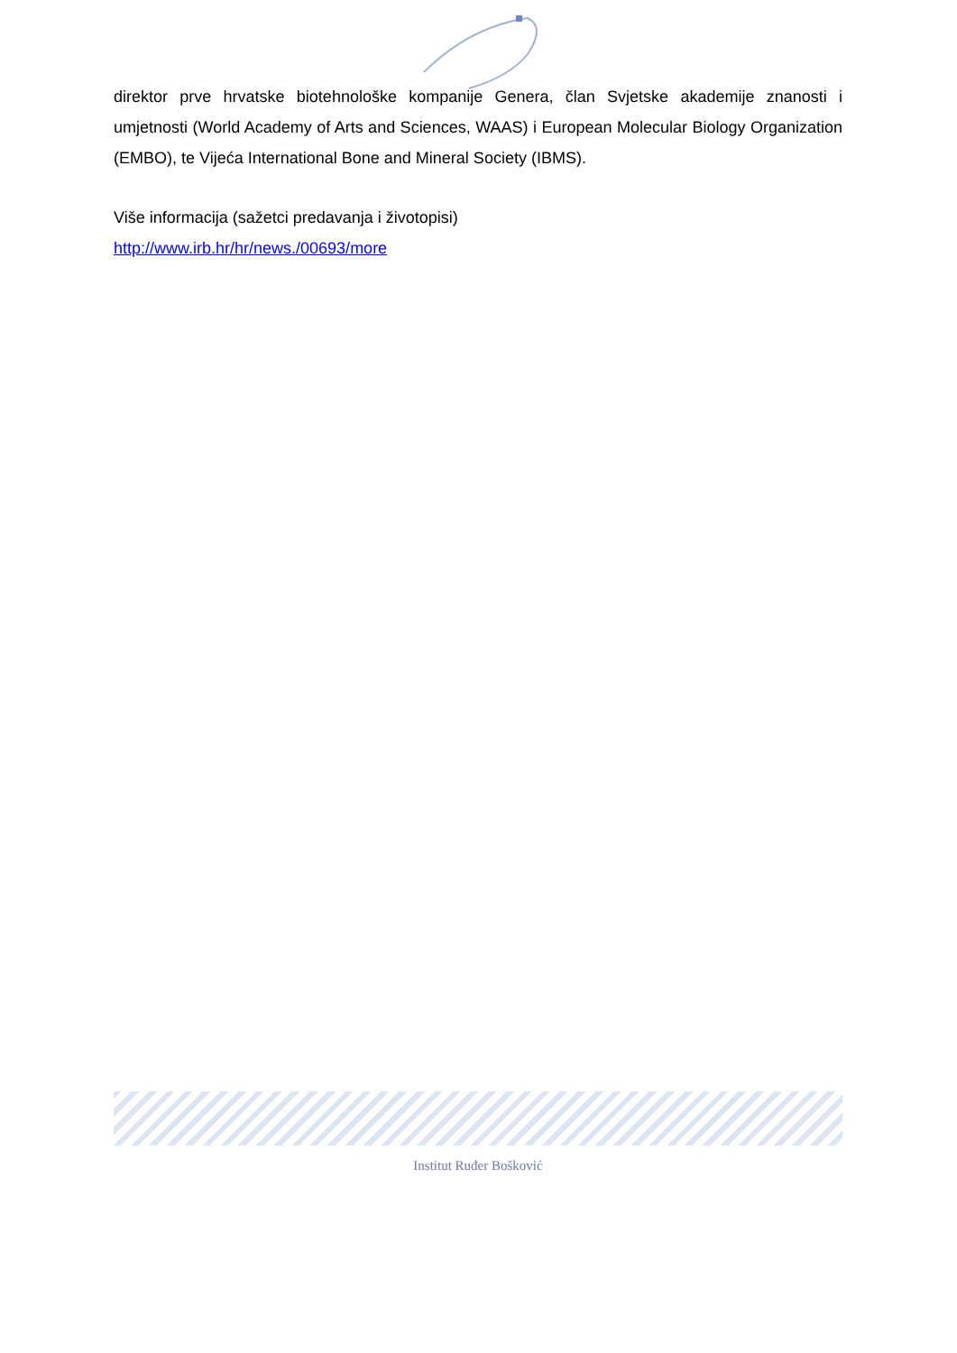direktor prve hrvatske biotehnološke kompanije Genera, član Svjetske akademije znanosti i umjetnosti (World Academy of Arts and Sciences, WAAS) i European Molecular Biology Organization (EMBO), te Vijeća International Bone and Mineral Society (IBMS).
Više informacija (sažetci predavanja i životopisi)
http://www.irb.hr/hr/news./00693/more
Institut Ruđer Bošković